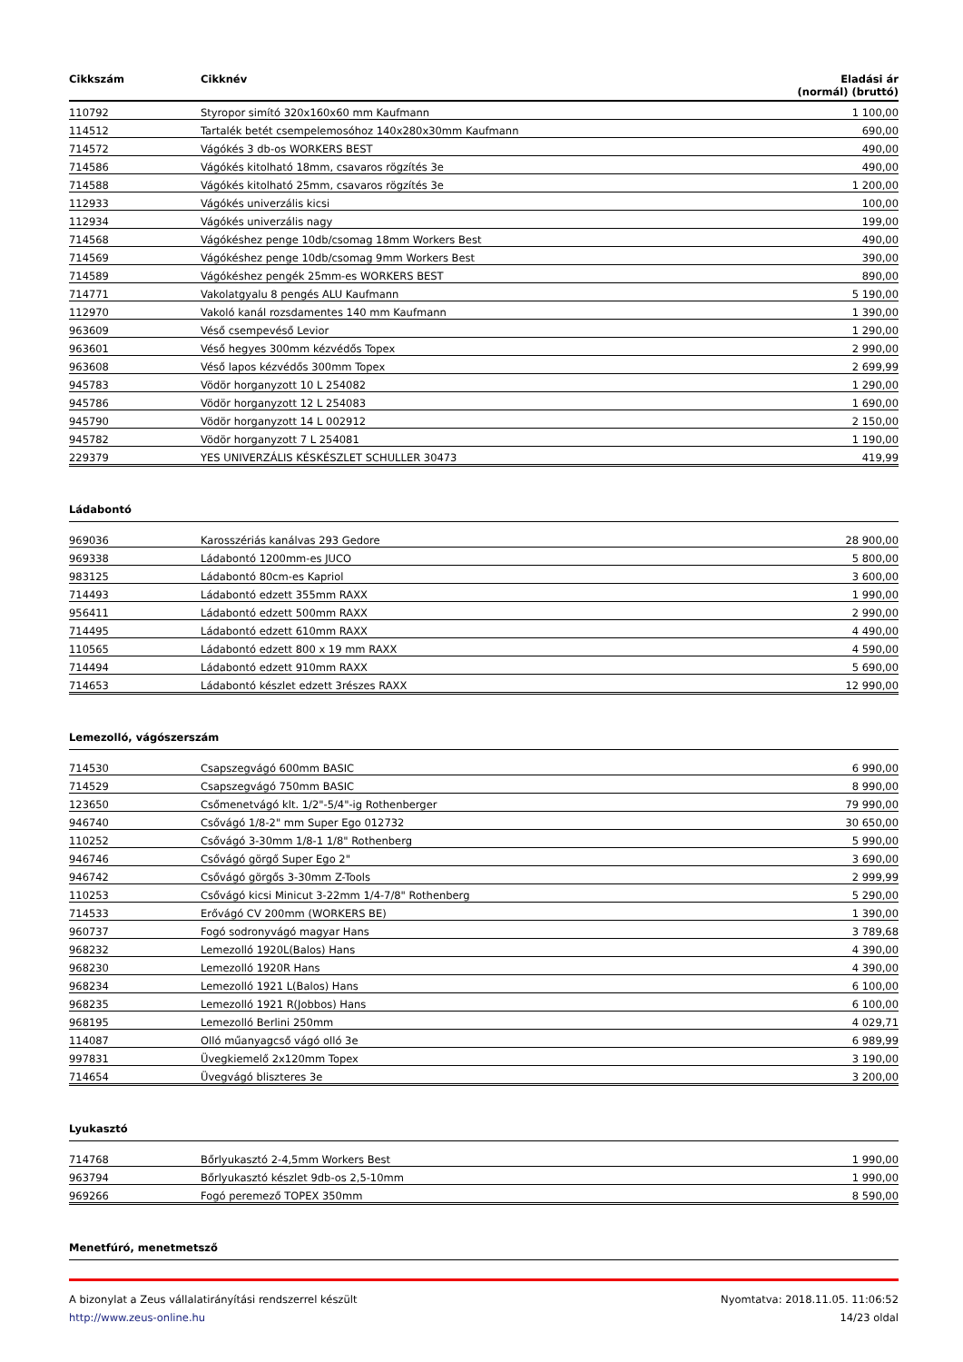| Cikkszám | Cikknév | Eladási ár (normál) (bruttó) |
| --- | --- | --- |
| 110792 | Styropor simító 320x160x60 mm Kaufmann | 1 100,00 |
| 114512 | Tartalék betét csempelemosóhoz 140x280x30mm Kaufmann | 690,00 |
| 714572 | Vágókés 3 db-os WORKERS BEST | 490,00 |
| 714586 | Vágókés kitolható 18mm, csavaros rögzítés 3e | 490,00 |
| 714588 | Vágókés kitolható 25mm, csavaros rögzítés 3e | 1 200,00 |
| 112933 | Vágókés univerzális kicsi | 100,00 |
| 112934 | Vágókés univerzális nagy | 199,00 |
| 714568 | Vágókéshez penge 10db/csomag 18mm Workers Best | 490,00 |
| 714569 | Vágókéshez penge 10db/csomag 9mm Workers Best | 390,00 |
| 714589 | Vágókéshez pengék 25mm-es WORKERS BEST | 890,00 |
| 714771 | Vakolatgyalu 8 pengés ALU Kaufmann | 5 190,00 |
| 112970 | Vakoló kanál rozsdamentes 140 mm Kaufmann | 1 390,00 |
| 963609 | Véső csempevéső Levior | 1 290,00 |
| 963601 | Véső hegyes 300mm kézvédős Topex | 2 990,00 |
| 963608 | Véső lapos kézvédős 300mm Topex | 2 699,99 |
| 945783 | Vödör horganyzott 10 L 254082 | 1 290,00 |
| 945786 | Vödör horganyzott 12 L 254083 | 1 690,00 |
| 945790 | Vödör horganyzott 14 L 002912 | 2 150,00 |
| 945782 | Vödör horganyzott 7 L 254081 | 1 190,00 |
| 229379 | YES UNIVERZÁLIS KÉSKÉSZLET SCHULLER 30473 | 419,99 |
Ládabontó
| 969036 | Karosszériás kanálvas 293 Gedore | 28 900,00 |
| 969338 | Ládabontó 1200mm-es JUCO | 5 800,00 |
| 983125 | Ládabontó 80cm-es Kapriol | 3 600,00 |
| 714493 | Ládabontó edzett 355mm RAXX | 1 990,00 |
| 956411 | Ládabontó edzett 500mm RAXX | 2 990,00 |
| 714495 | Ládabontó edzett 610mm RAXX | 4 490,00 |
| 110565 | Ládabontó edzett 800 x 19 mm RAXX | 4 590,00 |
| 714494 | Ládabontó edzett 910mm RAXX | 5 690,00 |
| 714653 | Ládabontó készlet edzett 3részes RAXX | 12 990,00 |
Lemezolló, vágószerszám
| 714530 | Csapszegvágó 600mm BASIC | 6 990,00 |
| 714529 | Csapszegvágó 750mm BASIC | 8 990,00 |
| 123650 | Csőmenetvágó klt. 1/2"-5/4"-ig Rothenberger | 79 990,00 |
| 946740 | Csővágó 1/8-2" mm Super Ego 012732 | 30 650,00 |
| 110252 | Csővágó 3-30mm 1/8-1 1/8" Rothenberg | 5 990,00 |
| 946746 | Csővágó görgő Super Ego 2" | 3 690,00 |
| 946742 | Csővágó görgős 3-30mm Z-Tools | 2 999,99 |
| 110253 | Csővágó kicsi Minicut 3-22mm 1/4-7/8" Rothenberg | 5 290,00 |
| 714533 | Erővágó CV 200mm (WORKERS BE) | 1 390,00 |
| 960737 | Fogó sodronyvágó magyar Hans | 3 789,68 |
| 968232 | Lemezolló 1920L(Balos) Hans | 4 390,00 |
| 968230 | Lemezolló 1920R Hans | 4 390,00 |
| 968234 | Lemezolló 1921 L(Balos) Hans | 6 100,00 |
| 968235 | Lemezolló 1921 R(Jobbos) Hans | 6 100,00 |
| 968195 | Lemezolló Berlini 250mm | 4 029,71 |
| 114087 | Olló műanyagcső vágó olló 3e | 6 989,99 |
| 997831 | Üvegkiemelő 2x120mm Topex | 3 190,00 |
| 714654 | Üvegvágó bliszteres 3e | 3 200,00 |
Lyukasztó
| 714768 | Bőrlyukasztó 2-4,5mm Workers Best | 1 990,00 |
| 963794 | Bőrlyukasztó készlet 9db-os 2,5-10mm | 1 990,00 |
| 969266 | Fogó peremező TOPEX 350mm | 8 590,00 |
Menetfúró, menetmetsző
A bizonylat a Zeus vállalatirányítási rendszerrel készült
http://www.zeus-online.hu
Nyomtatva: 2018.11.05. 11:06:52
14/23 oldal